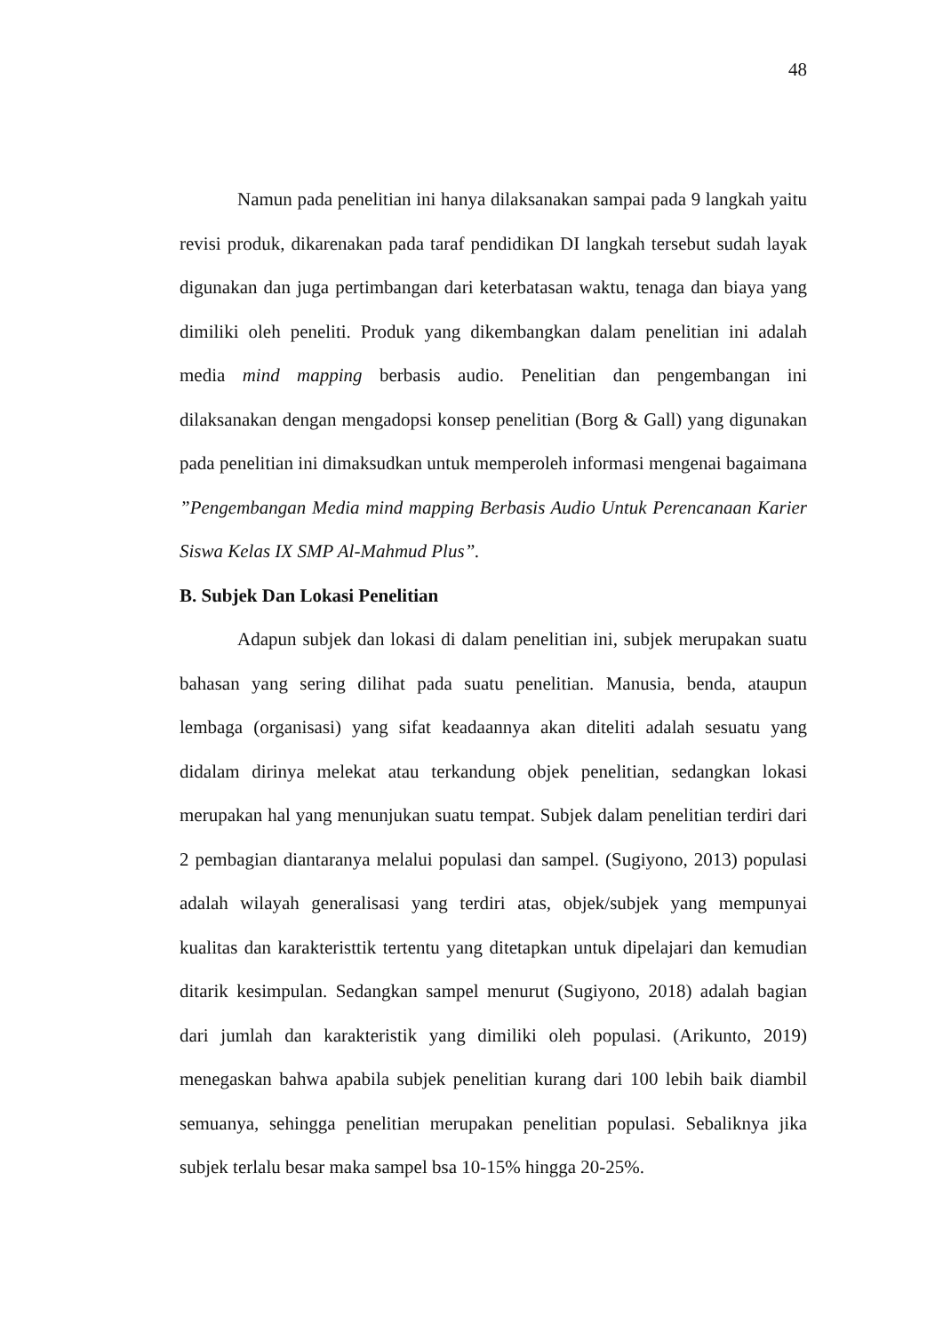48
Namun pada penelitian ini hanya dilaksanakan sampai pada 9 langkah yaitu revisi produk, dikarenakan pada taraf pendidikan DI langkah tersebut sudah layak digunakan dan juga pertimbangan dari keterbatasan waktu, tenaga dan biaya yang dimiliki oleh peneliti. Produk yang dikembangkan dalam penelitian ini adalah media mind mapping berbasis audio. Penelitian dan pengembangan ini dilaksanakan dengan mengadopsi konsep penelitian (Borg & Gall) yang digunakan pada penelitian ini dimaksudkan untuk memperoleh informasi mengenai bagaimana ”Pengembangan Media mind mapping Berbasis Audio Untuk Perencanaan Karier Siswa Kelas IX SMP Al-Mahmud Plus”.
B. Subjek Dan Lokasi Penelitian
Adapun subjek dan lokasi di dalam penelitian ini, subjek merupakan suatu bahasan yang sering dilihat pada suatu penelitian. Manusia, benda, ataupun lembaga (organisasi) yang sifat keadaannya akan diteliti adalah sesuatu yang didalam dirinya melekat atau terkandung objek penelitian, sedangkan lokasi merupakan hal yang menunjukan suatu tempat. Subjek dalam penelitian terdiri dari 2 pembagian diantaranya melalui populasi dan sampel. (Sugiyono, 2013) populasi adalah wilayah generalisasi yang terdiri atas, objek/subjek yang mempunyai kualitas dan karakteristtik tertentu yang ditetapkan untuk dipelajari dan kemudian ditarik kesimpulan. Sedangkan sampel menurut (Sugiyono, 2018) adalah bagian dari jumlah dan karakteristik yang dimiliki oleh populasi. (Arikunto, 2019) menegaskan bahwa apabila subjek penelitian kurang dari 100 lebih baik diambil semuanya, sehingga penelitian merupakan penelitian populasi. Sebaliknya jika subjek terlalu besar maka sampel bsa 10-15% hingga 20-25%.